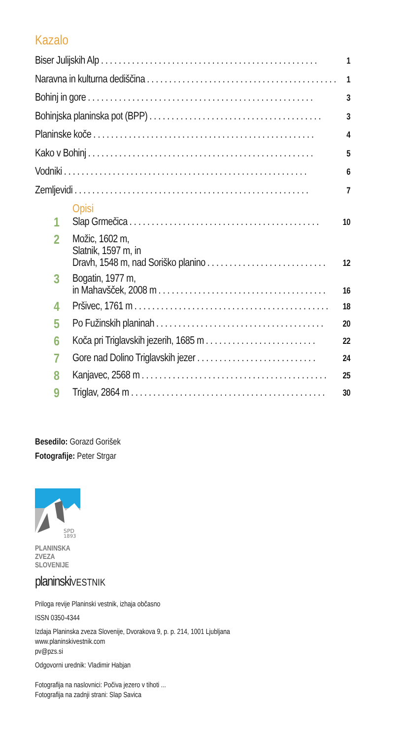Kazalo
Biser Julijskih Alp. . . . . . . . . . . . . . . . . . . . . . . . . . . . . . . . . . . . . . . . . . . . . . . . . 1
Naravna in kulturna dediščina. . . . . . . . . . . . . . . . . . . . . . . . . . . . . . . . . . . . . . . . . . . 1
Bohinj in gore. . . . . . . . . . . . . . . . . . . . . . . . . . . . . . . . . . . . . . . . . . . . . . . . . . . 3
Bohinjska planinska pot (BPP). . . . . . . . . . . . . . . . . . . . . . . . . . . . . . . . . . . . . . . 3
Planinske koče. . . . . . . . . . . . . . . . . . . . . . . . . . . . . . . . . . . . . . . . . . . . . . . . . . 4
Kako v Bohinj. . . . . . . . . . . . . . . . . . . . . . . . . . . . . . . . . . . . . . . . . . . . . . . . . . . 5
Vodniki. . . . . . . . . . . . . . . . . . . . . . . . . . . . . . . . . . . . . . . . . . . . . . . . . . . . . . . 6
Zemljevidi. . . . . . . . . . . . . . . . . . . . . . . . . . . . . . . . . . . . . . . . . . . . . . . . . . . . . 7
Opisi
1
Slap Grmečica. . . . . . . . . . . . . . . . . . . . . . . . . . . . . . . . . . . . . . . . . . . 10
2
Možic, 1602 m,
Slatnik, 1597 m, in
Dravh, 1548 m, nad Soriško planino. . . . . . . . . . . . . . . . . . . . . . . . . . . 12
3
Bogatin, 1977 m,
in Mahavšček, 2008 m. . . . . . . . . . . . . . . . . . . . . . . . . . . . . . . . . . . . . . 16
4
Pršivec, 1761 m. . . . . . . . . . . . . . . . . . . . . . . . . . . . . . . . . . . . . . . . . . . . 18
5
Po Fužinskih planinah. . . . . . . . . . . . . . . . . . . . . . . . . . . . . . . . . . . . . . 20
6
Koča pri Triglavskih jezerih, 1685 m. . . . . . . . . . . . . . . . . . . . . . . . . 22
7
Gore nad Dolino Triglavskih jezer. . . . . . . . . . . . . . . . . . . . . . . . . . . 24
8
Kanjavec, 2568 m. . . . . . . . . . . . . . . . . . . . . . . . . . . . . . . . . . . . . . . . . . 25
9
Triglav, 2864 m. . . . . . . . . . . . . . . . . . . . . . . . . . . . . . . . . . . . . . . . . . . . 30
Besedilo: Gorazd Gorišek
Fotografije: Peter Strgar
SPD
1893
PLANINSKA
ZVEZA
SLOVENIJE
planinskiVESTNIK
Priloga revije Planinski vestnik, izhaja občasno
ISSN 0350-4344
Izdaja Planinska zveza Slovenije, Dvorakova 9, p. p. 214, 1001 Ljubljana
www.planinskivestnik.com
pv@pzs.si
Odgovorni urednik: Vladimir Habjan
Fotografija na naslovnici: Počiva jezero v tihoti ...
Fotografija na zadnji strani: Slap Savica